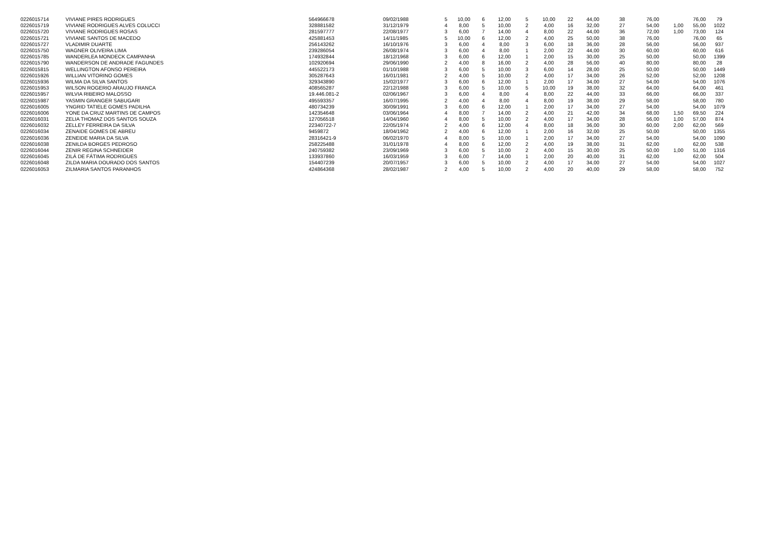| 0226015714 | VIVIANE PIRES RODRIGUES | 564966678 | 09/02/1988 | 5 | 10,00 | 6 | 12,00 | 5 | 10,00 | 22 | 44,00 | 38 | 76,00 | | 76,00 | 79 |
| 0226015719 | VIVIANE RODRIGUES ALVES COLUCCI | 328881582 | 31/12/1979 | 4 | 8,00 | 5 | 10,00 | 2 | 4,00 | 16 | 32,00 | 27 | 54,00 | 1,00 | 55,00 | 1022 |
| 0226015720 | VIVIANE RODRIGUES ROSAS | 281597777 | 22/08/1977 | 3 | 6,00 | 7 | 14,00 | 4 | 8,00 | 22 | 44,00 | 36 | 72,00 | 1,00 | 73,00 | 124 |
| 0226015721 | VIVIANE SANTOS DE MACEDO | 425881453 | 14/11/1985 | 5 | 10,00 | 6 | 12,00 | 2 | 4,00 | 25 | 50,00 | 38 | 76,00 | | 76,00 | 65 |
| 0226015727 | VLADIMIR DUARTE | 256143262 | 16/10/1976 | 3 | 6,00 | 4 | 8,00 | 3 | 6,00 | 18 | 36,00 | 28 | 56,00 | | 56,00 | 937 |
| 0226015750 | WAGNER OLIVEIRA LIMA | 239286054 | 26/08/1974 | 3 | 6,00 | 4 | 8,00 | 1 | 2,00 | 22 | 44,00 | 30 | 60,00 | | 60,00 | 616 |
| 0226015785 | WANDERLEA MONDECK CAMPANHA | 174932844 | 18/12/1968 | 3 | 6,00 | 6 | 12,00 | 1 | 2,00 | 15 | 30,00 | 25 | 50,00 | | 50,00 | 1399 |
| 0226015790 | WANDERSON DE ANDRADE FAGUNDES | 102920694 | 29/06/1990 | 2 | 4,00 | 8 | 16,00 | 2 | 4,00 | 28 | 56,00 | 40 | 80,00 | | 80,00 | 28 |
| 0226015815 | WELLINGTON AFONSO PEREIRA | 445522173 | 01/10/1988 | 3 | 6,00 | 5 | 10,00 | 3 | 6,00 | 14 | 28,00 | 25 | 50,00 | | 50,00 | 1449 |
| 0226015926 | WILLIAN VITORINO GOMES | 305287643 | 16/01/1981 | 2 | 4,00 | 5 | 10,00 | 2 | 4,00 | 17 | 34,00 | 26 | 52,00 | | 52,00 | 1208 |
| 0226015936 | WILMA DA SILVA SANTOS | 329343890 | 15/02/1977 | 3 | 6,00 | 6 | 12,00 | 1 | 2,00 | 17 | 34,00 | 27 | 54,00 | | 54,00 | 1076 |
| 0226015953 | WILSON ROGERIO ARAUJO FRANCA | 408565287 | 22/12/1988 | 3 | 6,00 | 5 | 10,00 | 5 | 10,00 | 19 | 38,00 | 32 | 64,00 | | 64,00 | 461 |
| 0226015957 | WILVIA RIBEIRO MALOSSO | 19.446.081-2 | 02/06/1967 | 3 | 6,00 | 4 | 8,00 | 4 | 8,00 | 22 | 44,00 | 33 | 66,00 | | 66,00 | 337 |
| 0226015987 | YASMIN GRANGER SABUGARI | 495593357 | 16/07/1995 | 2 | 4,00 | 4 | 8,00 | 4 | 8,00 | 19 | 38,00 | 29 | 58,00 | | 58,00 | 780 |
| 0226016005 | YNGRID TATIELE GOMES PADILHA | 480734239 | 30/09/1991 | 3 | 6,00 | 6 | 12,00 | 1 | 2,00 | 17 | 34,00 | 27 | 54,00 | | 54,00 | 1079 |
| 0226016006 | YONE DA CRUZ MARTINS DE CAMPOS | 142354648 | 03/06/1964 | 4 | 8,00 | 7 | 14,00 | 2 | 4,00 | 21 | 42,00 | 34 | 68,00 | 1,50 | 69,50 | 224 |
| 0226016031 | ZELIA THOMAZ DOS SANTOS SOUZA | 127056518 | 14/04/1960 | 4 | 8,00 | 5 | 10,00 | 2 | 4,00 | 17 | 34,00 | 28 | 56,00 | 1,00 | 57,00 | 874 |
| 0226016032 | ZELLEY FERREIRA DA SILVA | 22340722-7 | 22/05/1974 | 2 | 4,00 | 6 | 12,00 | 4 | 8,00 | 18 | 36,00 | 30 | 60,00 | 2,00 | 62,00 | 569 |
| 0226016034 | ZENAIDE GOMES DE ABREU | 9459872 | 18/04/1962 | 2 | 4,00 | 6 | 12,00 | 1 | 2,00 | 16 | 32,00 | 25 | 50,00 | | 50,00 | 1355 |
| 0226016036 | ZENEIDE MARIA DA SILVA | 28316421-9 | 06/02/1970 | 4 | 8,00 | 5 | 10,00 | 1 | 2,00 | 17 | 34,00 | 27 | 54,00 | | 54,00 | 1090 |
| 0226016038 | ZENILDA BORGES PEDROSO | 258225488 | 31/01/1978 | 4 | 8,00 | 6 | 12,00 | 2 | 4,00 | 19 | 38,00 | 31 | 62,00 | | 62,00 | 538 |
| 0226016044 | ZENIR REGINA SCHNEIDER | 240759382 | 23/09/1969 | 3 | 6,00 | 5 | 10,00 | 2 | 4,00 | 15 | 30,00 | 25 | 50,00 | 1,00 | 51,00 | 1316 |
| 0226016045 | ZILÁ DE FÁTIMA RODRIGUES | 133937860 | 16/03/1959 | 3 | 6,00 | 7 | 14,00 | 1 | 2,00 | 20 | 40,00 | 31 | 62,00 | | 62,00 | 504 |
| 0226016048 | ZILDA MARIA DOURADO DOS SANTOS | 154407239 | 20/07/1957 | 3 | 6,00 | 5 | 10,00 | 2 | 4,00 | 17 | 34,00 | 27 | 54,00 | | 54,00 | 1027 |
| 0226016053 | ZILMARIA SANTOS PARANHOS | 424864368 | 28/02/1987 | 2 | 4,00 | 5 | 10,00 | 2 | 4,00 | 20 | 40,00 | 29 | 58,00 | | 58,00 | 752 |